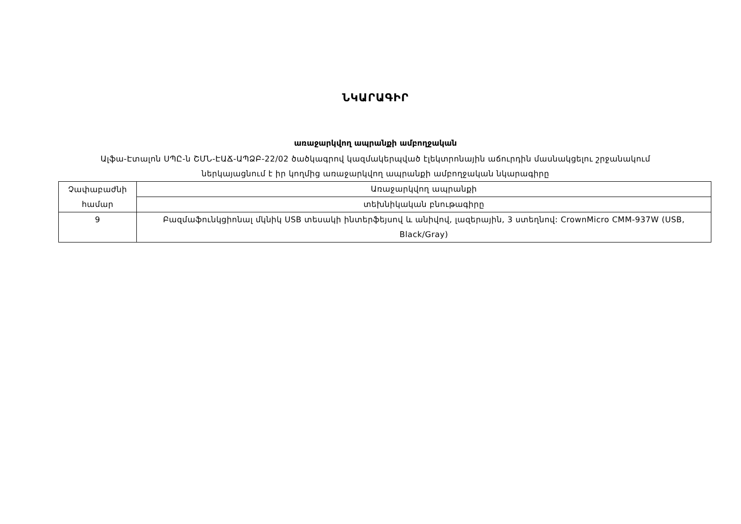ՆԿԱՐԱԳԻՐ
առաջարկվող ապրանքի ամբողջական
Ալֆա-Էտալոն ՍՊԸ-ն ՇՄՆ-ԷԱՃ-ԱՊՁԲ-22/02 ծածկագրով կազմակերպված էլեկտրոնային աճուրդին մասնակցելու շրջանակում ներկայացնում է իր կողմից առաջարկվող ապրանքի ամբողջական նկարագիրը
| Չափաբաժնի համար | Առաջարկվող ապրանքի |
| | տեխնիկական բնութագիրը |
| 9 | Բազմաֆունկցիոնալ մկնիկ USB տեսակի ինտերֆեյսով և անիվով, լազերային, 3 ստեղնով: CrownMicro CMM-937W (USB, Black/Gray) |